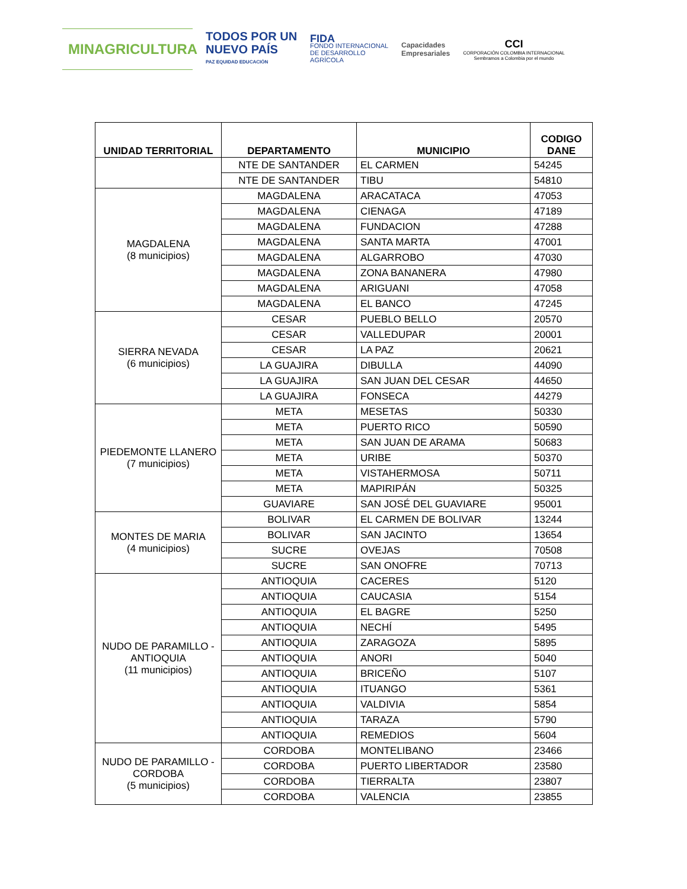MINAGRICULTURA
TODOS POR UN
NUEVO PAÍS
PAZ EQUIDAD EDUCACIÓN
FIDA
FONDO INTERNACIONAL
DE DESARROLLO
AGRÍCOLA
Capacidades
Empresariales
CCI
CORPORACIÓN COLOMBIA INTERNACIONAL
Sembramos a Colombia por el mundo
| UNIDAD TERRITORIAL | DEPARTAMENTO | MUNICIPIO | CODIGO DANE |
| --- | --- | --- | --- |
| | NTE DE SANTANDER | EL CARMEN | 54245 |
| | NTE DE SANTANDER | TIBU | 54810 |
| MAGDALENA (8 municipios) | MAGDALENA | ARACATACA | 47053 |
| | MAGDALENA | CIENAGA | 47189 |
| | MAGDALENA | FUNDACION | 47288 |
| | MAGDALENA | SANTA MARTA | 47001 |
| | MAGDALENA | ALGARROBO | 47030 |
| | MAGDALENA | ZONA BANANERA | 47980 |
| | MAGDALENA | ARIGUANI | 47058 |
| | MAGDALENA | EL BANCO | 47245 |
| SIERRA NEVADA (6 municipios) | CESAR | PUEBLO BELLO | 20570 |
| | CESAR | VALLEDUPAR | 20001 |
| | CESAR | LA PAZ | 20621 |
| | LA GUAJIRA | DIBULLA | 44090 |
| | LA GUAJIRA | SAN JUAN DEL CESAR | 44650 |
| | LA GUAJIRA | FONSECA | 44279 |
| PIEDEMONTE LLANERO (7 municipios) | META | MESETAS | 50330 |
| | META | PUERTO RICO | 50590 |
| | META | SAN JUAN DE ARAMA | 50683 |
| | META | URIBE | 50370 |
| | META | VISTAHERMOSA | 50711 |
| | META | MAPIRIPÁN | 50325 |
| | GUAVIARE | SAN JOSÉ DEL GUAVIARE | 95001 |
| MONTES DE MARIA (4 municipios) | BOLIVAR | EL CARMEN DE BOLIVAR | 13244 |
| | BOLIVAR | SAN JACINTO | 13654 |
| | SUCRE | OVEJAS | 70508 |
| | SUCRE | SAN ONOFRE | 70713 |
| NUDO DE PARAMILLO - ANTIOQUIA (11 municipios) | ANTIOQUIA | CACERES | 5120 |
| | ANTIOQUIA | CAUCASIA | 5154 |
| | ANTIOQUIA | EL BAGRE | 5250 |
| | ANTIOQUIA | NECHÍ | 5495 |
| | ANTIOQUIA | ZARAGOZA | 5895 |
| | ANTIOQUIA | ANORI | 5040 |
| | ANTIOQUIA | BRICEÑO | 5107 |
| | ANTIOQUIA | ITUANGO | 5361 |
| | ANTIOQUIA | VALDIVIA | 5854 |
| | ANTIOQUIA | TARAZA | 5790 |
| | ANTIOQUIA | REMEDIOS | 5604 |
| NUDO DE PARAMILLO - CORDOBA (5 municipios) | CORDOBA | MONTELIBANO | 23466 |
| | CORDOBA | PUERTO LIBERTADOR | 23580 |
| | CORDOBA | TIERRALTA | 23807 |
| | CORDOBA | VALENCIA | 23855 |